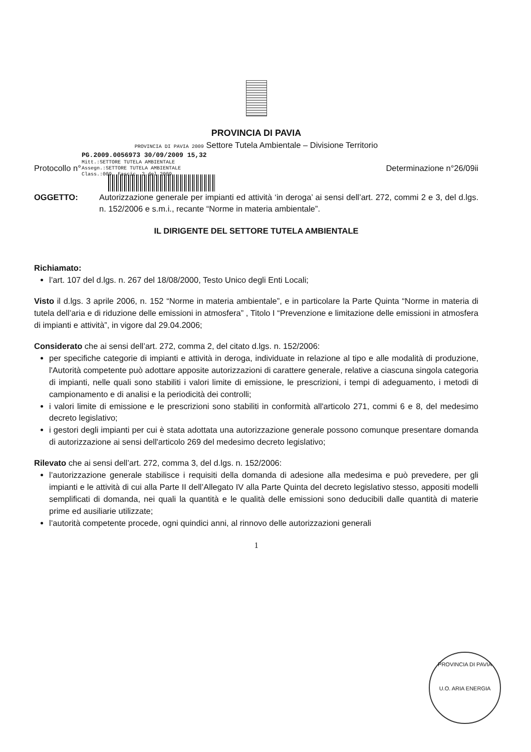PROVINCIA DI PAVIA
PROVINCIA DI PAVIA 2009 Settore Tutela Ambientale – Divisione Territorio
PG.2009.0056973 30/09/2009 15,32
Mitt.:SETTORE TUTELA AMBIENTALE
Assegn.:SETTORE TUTELA AMBIENTALE
Class.:009. Fascic. 2 del 2009
Protocollo n° Determinazione n°26/09ii
OGGETTO: Autorizzazione generale per impianti ed attività ‘in deroga’ ai sensi dell’art. 272, commi 2 e 3, del d.lgs. n. 152/2006 e s.m.i., recante “Norme in materia ambientale”.
IL DIRIGENTE DEL SETTORE TUTELA AMBIENTALE
Richiamato:
l’art. 107 del d.lgs. n. 267 del 18/08/2000, Testo Unico degli Enti Locali;
Visto il d.lgs. 3 aprile 2006, n. 152 “Norme in materia ambientale”, e in particolare la Parte Quinta “Norme in materia di tutela dell’aria e di riduzione delle emissioni in atmosfera” , Titolo I “Prevenzione e limitazione delle emissioni in atmosfera di impianti e attività”, in vigore dal 29.04.2006;
Considerato che ai sensi dell’art. 272, comma 2, del citato d.lgs. n. 152/2006:
per specifiche categorie di impianti e attività in deroga, individuate in relazione al tipo e alle modalità di produzione, l'Autorità competente può adottare apposite autorizzazioni di carattere generale, relative a ciascuna singola categoria di impianti, nelle quali sono stabiliti i valori limite di emissione, le prescrizioni, i tempi di adeguamento, i metodi di campionamento e di analisi e la periodicità dei controlli;
i valori limite di emissione e le prescrizioni sono stabiliti in conformità all'articolo 271, commi 6 e 8, del medesimo decreto legislativo;
i gestori degli impianti per cui è stata adottata una autorizzazione generale possono comunque presentare domanda di autorizzazione ai sensi dell'articolo 269 del medesimo decreto legislativo;
Rilevato che ai sensi dell’art. 272, comma 3, del d.lgs. n. 152/2006:
l’autorizzazione generale stabilisce i requisiti della domanda di adesione alla medesima e può prevedere, per gli impianti e le attività di cui alla Parte II dell’Allegato IV alla Parte Quinta del decreto legislativo stesso, appositi modelli semplificati di domanda, nei quali la quantità e le qualità delle emissioni sono deducibili dalle quantità di materie prime ed ausiliarie utilizzate;
l’autorità competente procede, ogni quindici anni, al rinnovo delle autorizzazioni generali
1
PROVINCIA DI PAVIA
U.O. ARIA ENERGIA